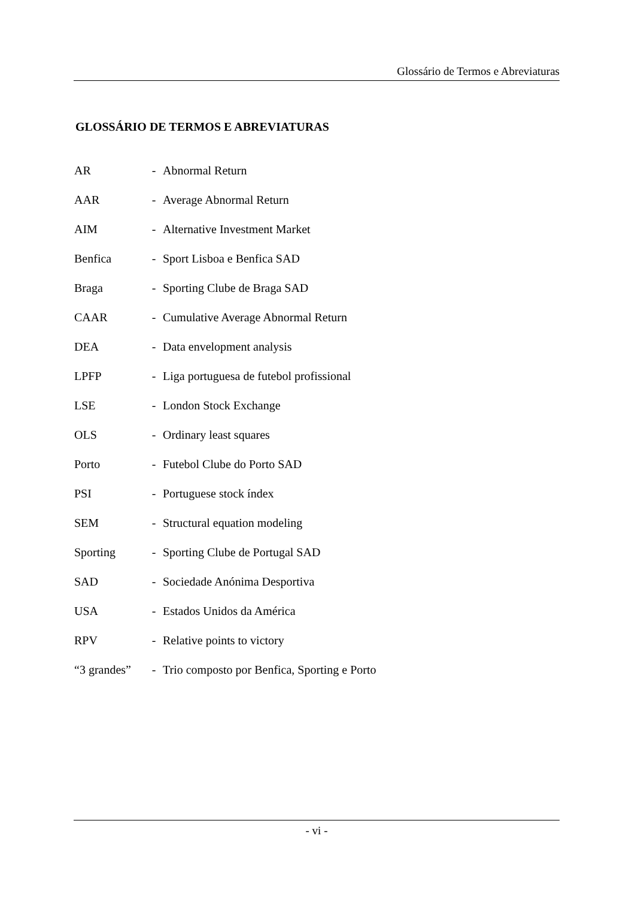Glossário de Termos e Abreviaturas
GLOSSÁRIO DE TERMOS E ABREVIATURAS
| AR | - | Abnormal Return |
| AAR | - | Average Abnormal Return |
| AIM | - | Alternative Investment Market |
| Benfica | - | Sport Lisboa e Benfica SAD |
| Braga | - | Sporting Clube de Braga SAD |
| CAAR | - | Cumulative Average Abnormal Return |
| DEA | - | Data envelopment analysis |
| LPFP | - | Liga portuguesa de futebol profissional |
| LSE | - | London Stock Exchange |
| OLS | - | Ordinary least squares |
| Porto | - | Futebol Clube do Porto SAD |
| PSI | - | Portuguese stock índex |
| SEM | - | Structural equation modeling |
| Sporting | - | Sporting Clube de Portugal SAD |
| SAD | - | Sociedade Anónima Desportiva |
| USA | - | Estados Unidos da América |
| RPV | - | Relative points to victory |
| “3 grandes” | - | Trio composto por Benfica, Sporting e Porto |
- vi -